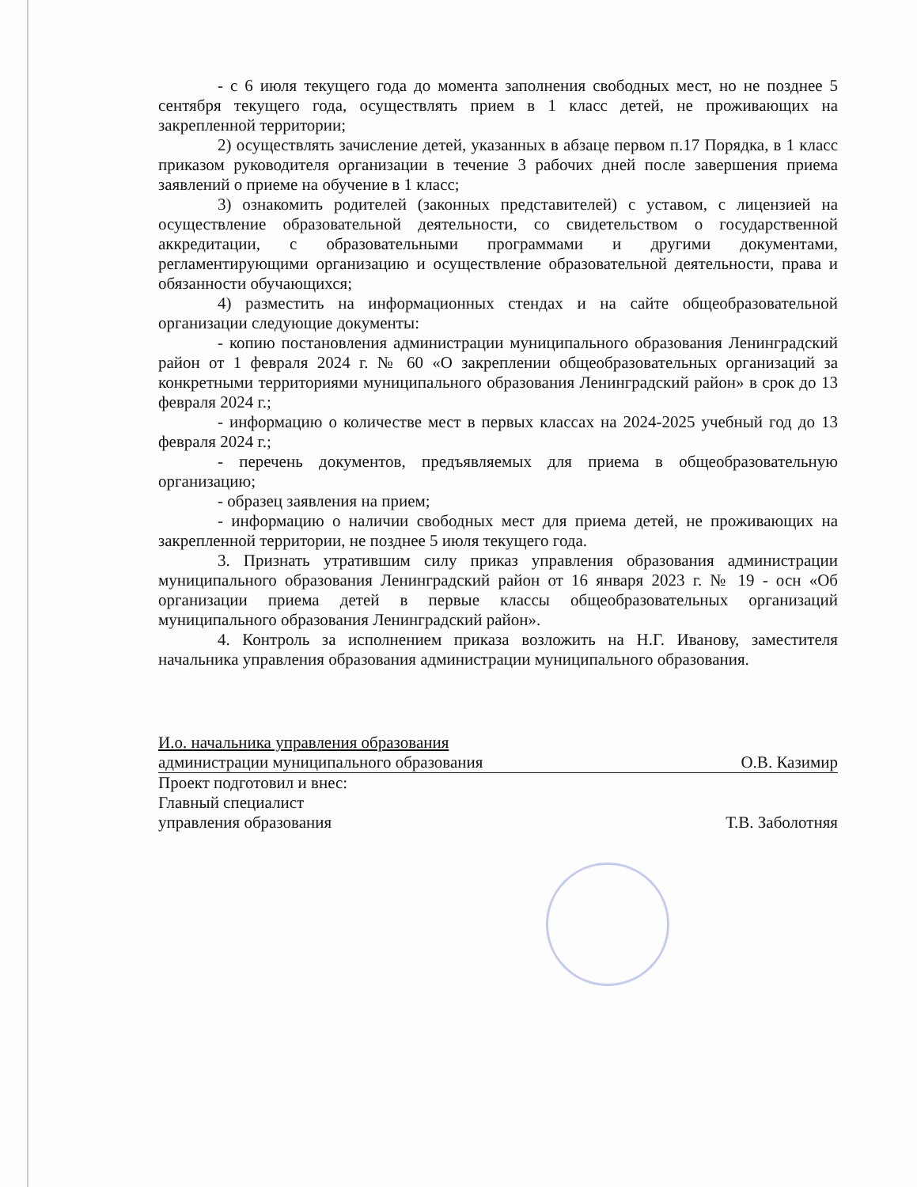- с 6 июля текущего года до момента заполнения свободных мест, но не позднее 5 сентября текущего года, осуществлять прием в 1 класс детей, не проживающих на закрепленной территории;
2) осуществлять зачисление детей, указанных в абзаце первом п.17 Порядка, в 1 класс приказом руководителя организации в течение 3 рабочих дней после завершения приема заявлений о приеме на обучение в 1 класс;
3) ознакомить родителей (законных представителей) с уставом, с лицензией на осуществление образовательной деятельности, со свидетельством о государственной аккредитации, с образовательными программами и другими документами, регламентирующими организацию и осуществление образовательной деятельности, права и обязанности обучающихся;
4) разместить на информационных стендах и на сайте общеобразовательной организации следующие документы:
- копию постановления администрации муниципального образования Ленинградский район от 1 февраля 2024 г. № 60 «О закреплении общеобразовательных организаций за конкретными территориями муниципального образования Ленинградский район» в срок до 13 февраля 2024 г.;
- информацию о количестве мест в первых классах на 2024-2025 учебный год до 13 февраля 2024 г.;
- перечень документов, предъявляемых для приема в общеобразовательную организацию;
- образец заявления на прием;
- информацию о наличии свободных мест для приема детей, не проживающих на закрепленной территории, не позднее 5 июля текущего года.
3. Признать утратившим силу приказ управления образования администрации муниципального образования Ленинградский район от 16 января 2023 г. № 19 - осн «Об организации приема детей в первые классы общеобразовательных организаций муниципального образования Ленинградский район».
4. Контроль за исполнением приказа возложить на Н.Г. Иванову, заместителя начальника управления образования администрации муниципального образования.
И.о. начальника управления образования
администрации муниципального образования О.В. Казимир
Проект подготовил и внес:
Главный специалист
управления образования Т.В. Заболотняя